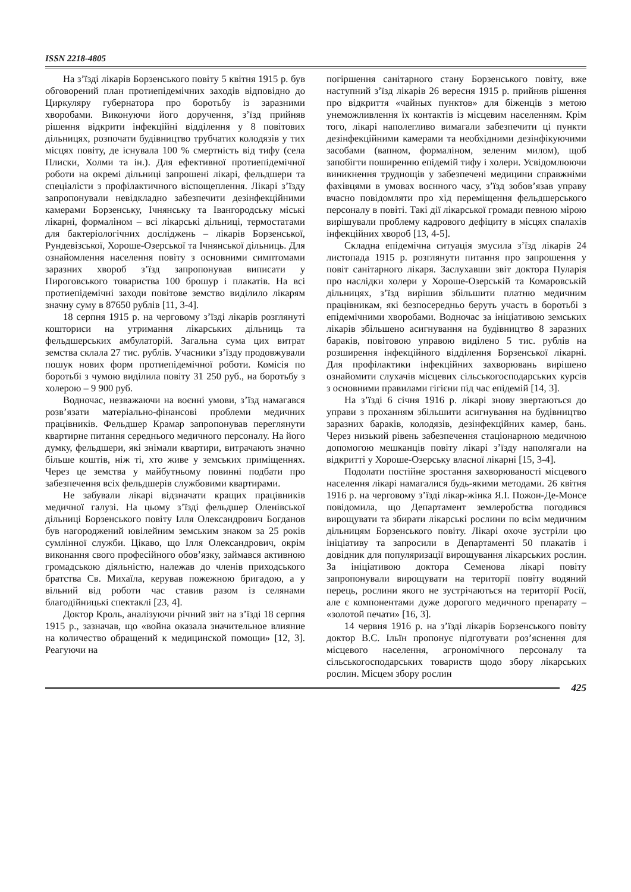ISSN 2218-4805
На з’їзді лікарів Борзенського повіту 5 квітня 1915 р. був обговорений план протиепідемічних заходів відповідно до Циркуляру губернатора про боротьбу із заразними хворобами. Виконуючи його доручення, з’їзд прийняв рішення відкрити інфекційні відділення у 8 повітових дільницях, розпочати будівництво трубчатих колодязів у тих місцях повіту, де існувала 100 % смертність від тифу (села Плиски, Холми та ін.). Для ефективної протиепідемічної роботи на окремі дільниці запрошені лікарі, фельдшери та спеціалісти з профілактичного віспощеплення. Лікарі з’їзду запропонували невідкладно забезпечити дезінфекційними камерами Борзенську, Ічнянську та Івангородську міські лікарні, формаліном – всі лікарські дільниці, термостатами для бактеріологічних досліджень – лікарів Борзенської, Рундевізської, Хороше-Озерської та Ічнянської дільниць. Для ознайомлення населення повіту з основними симптомами заразних хвороб з’їзд запропонував виписати у Пироговського товариства 100 брошур і плакатів. На всі протиепідемічні заходи повітове земство виділило лікарям значну суму в 87650 рублів [11, 3-4].
18 серпня 1915 р. на черговому з’їзді лікарів розглянуті кошториси на утримання лікарських дільниць та фельдшерських амбулаторій. Загальна сума цих витрат земства склала 27 тис. рублів. Учасники з’їзду продовжували пошук нових форм протиепідемічної роботи. Комісія по боротьбі з чумою виділила повіту 31 250 руб., на боротьбу з холерою – 9 900 руб.
Водночас, незважаючи на воєнні умови, з’їзд намагався розв’язати матеріально-фінансові проблеми медичних працівників. Фельдшер Крамар запропонував переглянути квартирне питання середнього медичного персоналу. На його думку, фельдшери, які знімали квартири, витрачають значно більше коштів, ніж ті, хто живе у земських приміщеннях. Через це земства у майбутньому повинні подбати про забезпечення всіх фельдшерів службовими квартирами.
Не забували лікарі відзначати кращих працівників медичної галузі. На цьому з’їзді фельдшер Оленівської дільниці Борзенського повіту Ілля Олександрович Богданов був нагороджений ювілейним земським знаком за 25 років сумлінної служби. Цікаво, що Ілля Олександрович, окрім виконання свого професійного обов’язку, займався активною громадською діяльністю, належав до членів приходського братства Св. Михаїла, керував пожежною бригадою, а у вільний від роботи час ставив разом із селянами благодійницькі спектаклі [23, 4].
Доктор Кроль, аналізуючи річний звіт на з’їзді 18 серпня 1915 р., зазначав, що «война оказала значительное влияние на количество обращений к медицинской помощи» [12, 3]. Реагуючи на
погіршення санітарного стану Борзенського повіту, вже наступний з’їзд лікарів 26 вересня 1915 р. прийняв рішення про відкриття «чайных пунктов» для біженців з метою унеможливлення їх контактів із місцевим населенням. Крім того, лікарі наполегливо вимагали забезпечити ці пункти дезінфекційними камерами та необхідними дезінфікуючими засобами (вапном, формаліном, зеленим милом), щоб запобігти поширенню епідемій тифу і холери. Усвідомлюючи виникнення труднощів у забезпечені медицини справжніми фахівцями в умовах воєнного часу, з’їзд зобов’язав управу вчасно повідомляти про хід переміщення фельдшерського персоналу в повіті. Такі дії лікарської громади певною мірою вирішували проблему кадрового дефіциту в місцях спалахів інфекційних хвороб [13, 4-5].
Складна епідемічна ситуація змусила з’їзд лікарів 24 листопада 1915 р. розглянути питання про запрошення у повіт санітарного лікаря. Заслухавши звіт доктора Пуларія про наслідки холери у Хороше-Озерській та Комаровській дільницях, з’їзд вирішив збільшити платню медичним працівникам, які безпосередньо беруть участь в боротьбі з епідемічними хворобами. Водночас за ініціативою земських лікарів збільшено асигнування на будівництво 8 заразних бараків, повітовою управою виділено 5 тис. рублів на розширення інфекційного відділення Борзенської лікарні. Для профілактики інфекційних захворювань вирішено ознайомити слухачів місцевих сільськогосподарських курсів з основними правилами гігієни під час епідемій [14, 3].
На з’їзді 6 січня 1916 р. лікарі знову звертаються до управи з проханням збільшити асигнування на будівництво заразних бараків, колодязів, дезінфекційних камер, бань. Через низький рівень забезпечення стаціонарною медичною допомогою мешканців повіту лікарі з’їзду наполягали на відкритті у Хороше-Озерську власної лікарні [15, 3-4].
Подолати постійне зростання захворюваності місцевого населення лікарі намагалися будь-якими методами. 26 квітня 1916 р. на черговому з’їзді лікар-жінка Я.І. Пожон-Де-Монсе повідомила, що Департамент землеробства погодився вирощувати та збирати лікарські рослини по всім медичним дільницям Борзенського повіту. Лікарі охоче зустріли цю ініціативу та запросили в Департаменті 50 плакатів і довідник для популяризації вирощування лікарських рослин. За ініціативою доктора Семенова лікарі повіту запропонували вирощувати на території повіту водяний перець, рослини якого не зустрічаються на території Росії, але є компонентами дуже дорогого медичного препарату – «золотой печати» [16, 3].
14 червня 1916 р. на з’їзді лікарів Борзенського повіту доктор В.С. Ільїн пропонує підготувати роз’яснення для місцевого населення, агрономічного персоналу та сільськогосподарських товариств щодо збору лікарських рослин. Місцем збору рослин
425